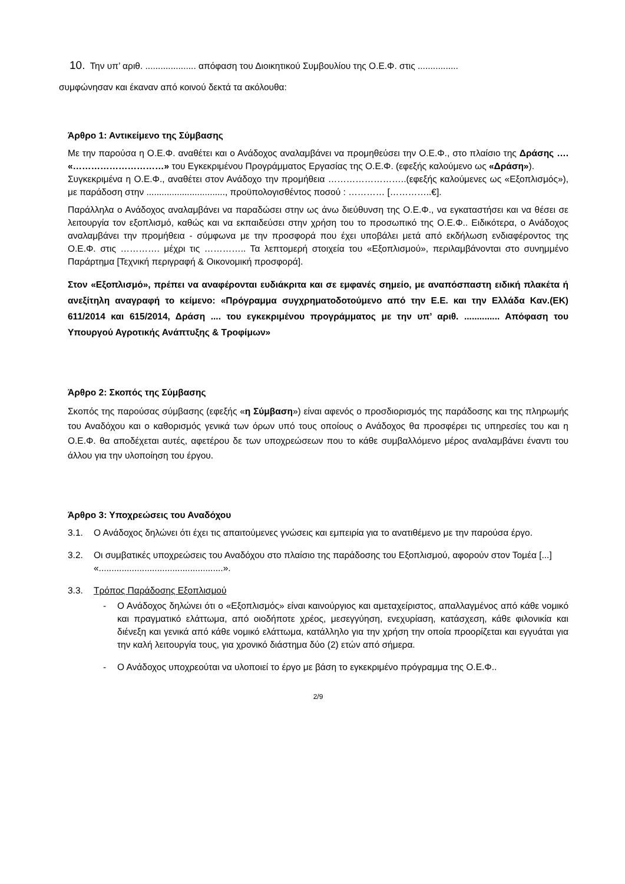10. Την υπ’ αριθ. .................... απόφαση του Διοικητικού Συμβουλίου της Ο.Ε.Φ. στις ................
συμφώνησαν και έκαναν από κοινού δεκτά τα ακόλουθα:
Άρθρο 1: Αντικείμενο της Σύμβασης
Με την παρούσα η Ο.Ε.Φ. αναθέτει και ο Ανάδοχος αναλαμβάνει να προμηθεύσει την Ο.Ε.Φ., στο πλαίσιο της Δράσης …. «…………………………» του Εγκεκριμένου Προγράμματος Εργασίας της Ο.Ε.Φ. (εφεξής καλούμενο ως «Δράση»).
Συγκεκριμένα η Ο.Ε.Φ., αναθέτει στον Ανάδοχο την προμήθεια ……………………..(εφεξής καλούμενες ως «Εξοπλισμός»), με παράδοση στην ..............................., προϋπολογισθέντος ποσού : ………… […………..€].
Παράλληλα ο Ανάδοχος αναλαμβάνει να παραδώσει στην ως άνω διεύθυνση της Ο.Ε.Φ., να εγκαταστήσει και να θέσει σε λειτουργία τον εξοπλισμό, καθώς και να εκπαιδεύσει στην χρήση του το προσωπικό της Ο.Ε.Φ.. Ειδικότερα, ο Ανάδοχος αναλαμβάνει την προμήθεια - σύμφωνα με την προσφορά που έχει υποβάλει μετά από εκδήλωση ενδιαφέροντος της Ο.Ε.Φ. στις …………. μέχρι τις ………….. Τα λεπτομερή στοιχεία του «Εξοπλισμού», περιλαμβάνονται στο συνημμένο Παράρτημα [Τεχνική περιγραφή & Οικονομική προσφορά].
Στον «Εξοπλισμό», πρέπει να αναφέρονται ευδιάκριτα και σε εμφανές σημείο, με αναπόσπαστη ειδική πλακέτα ή ανεξίτηλη αναγραφή το κείμενο: «Πρόγραμμα συγχρηματοδοτούμενο από την Ε.Ε. και την Ελλάδα Καν.(ΕΚ) 611/2014 και 615/2014, Δράση .... του εγκεκριμένου προγράμματος με την υπ’ αριθ. .............. Απόφαση του Υπουργού Αγροτικής Ανάπτυξης & Τροφίμων»
Άρθρο 2: Σκοπός της Σύμβασης
Σκοπός της παρούσας σύμβασης (εφεξής «η Σύμβαση») είναι αφενός ο προσδιορισμός της παράδοσης και της πληρωμής του Αναδόχου και ο καθορισμός γενικά των όρων υπό τους οποίους ο Ανάδοχος θα προσφέρει τις υπηρεσίες του και η Ο.Ε.Φ. θα αποδέχεται αυτές, αφετέρου δε των υποχρεώσεων που το κάθε συμβαλλόμενο μέρος αναλαμβάνει έναντι του άλλου για την υλοποίηση του έργου.
Άρθρο 3: Υποχρεώσεις του Αναδόχου
3.1. Ο Ανάδοχος δηλώνει ότι έχει τις απαιτούμενες γνώσεις και εμπειρία για το ανατιθέμενο με την παρούσα έργο.
3.2. Οι συμβατικές υποχρεώσεις του Αναδόχου στο πλαίσιο της παράδοσης του Εξοπλισμού, αφορούν στον Τομέα [...] «.................................................».
3.3. Τρόπος Παράδοσης Εξοπλισμού
- Ο Ανάδοχος δηλώνει ότι ο «Εξοπλισμός» είναι καινούργιος και αμεταχείριστος, απαλλαγμένος από κάθε νομικό και πραγματικό ελάττωμα, από οιοδήποτε χρέος, μεσεγγύηση, ενεχυρίαση, κατάσχεση, κάθε φιλονικία και διένεξη και γενικά από κάθε νομικό ελάττωμα, κατάλληλο για την χρήση την οποία προορίζεται και εγγυάται για την καλή λειτουργία τους, για χρονικό διάστημα δύο (2) ετών από σήμερα.
- Ο Ανάδοχος υποχρεούται να υλοποιεί το έργο με βάση το εγκεκριμένο πρόγραμμα της Ο.Ε.Φ..
2/9